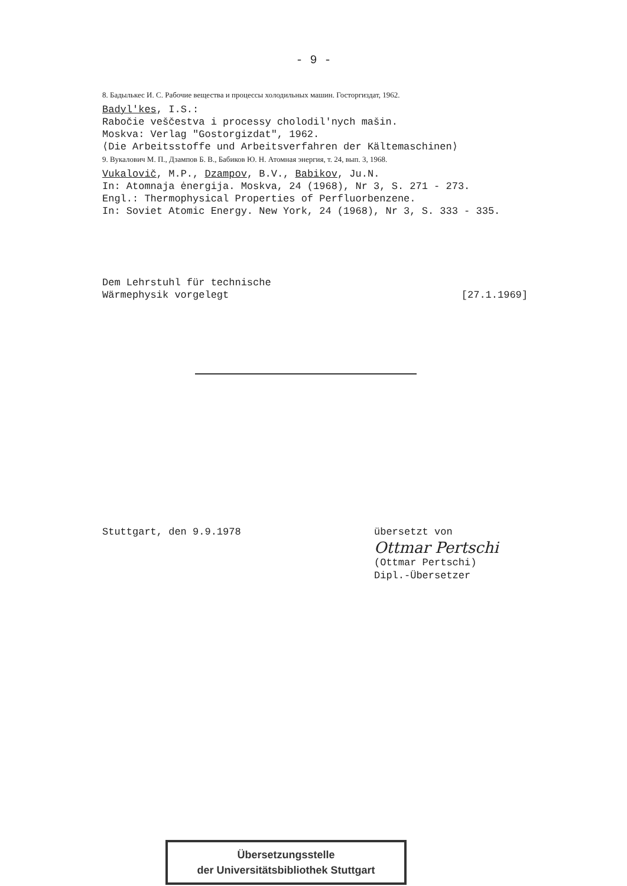- 9 -
8. Бадылькес И. С. Рабочие вещества и процессы холодильных машин. Госторгиздат, 1962.
Badyl'kes, I.S.:
Rabočie veščestva i processy cholodil'nych mašin.
Moskva: Verlag "Gostorgizdat", 1962.
⟨Die Arbeitsstoffe und Arbeitsverfahren der Kältemaschinen⟩
9. Вукалович М. П., Дзампов Б. В., Бабиков Ю. Н. Атомная энергия, т. 24, вып. 3, 1968.
Vukalovič, M.P., Dzampov, B.V., Babikov, Ju.N.
In: Atomnaja ėnergija. Moskva, 24 (1968), Nr 3, S. 271 - 273.
Engl.: Thermophysical Properties of Perfluorbenzene.
In: Soviet Atomic Energy. New York, 24 (1968), Nr 3, S. 333 - 335.
Dem Lehrstuhl für technische
Wärmephysik vorgelegt [27.1.1969]
Stuttgart, den 9.9.1978 übersetzt von
Ottmar Pertschi
(Ottmar Pertschi)
Dipl.-Übersetzer
Übersetzungsstelle
der Universitätsbibliothek Stuttgart